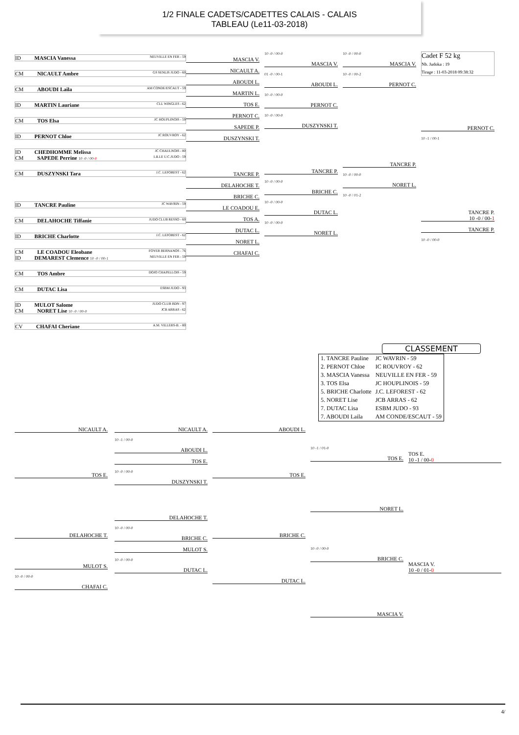1/2 FINALE CADETS/CADETTES CALAIS - CALAIS
TABLEAU (Le11-03-2018)
ID MASCIA Vanessa NEUVILLE EN FER - 59
CM NICAULT Ambre GS SENLIS JUDO - 60
CM ABOUDI Laila AM CONDE/ESCAUT - 59
ID MARTIN Lauriane CLL WINGLES - 62
CM TOS Elsa JC HOUPLINOIS - 59
ID PERNOT Chloe JC ROUVROY - 62
ID CHEDHOMME Melissa JC CHAULNOIS - 80
CM SAPEDE Perrine LILLE U.C.JUDO - 59 10 -0 / 00-0
CM DUSZYNSKI Tara J.C. LEFOREST - 62
ID TANCRE Pauline JC WAVRIN - 59
CM DELAHOCHE Tiffanie JUDO CLUB RESSO - 60
ID BRICHE Charlotte J.C. LEFOREST - 62
CM LE COADOU Eleobane FOYER BERNANOS - 76
ID DEMAREST Clemence NEUVILLE EN FER - 59 10 -0 / 00-1
CM TOS Ambre DOJO CHAPELLOIS - 59
CM DUTAC Lisa ESBM JUDO - 93
ID MULOT Salome JUDO CLUB BDN - 97
CM NORET Lise JCB ARRAS - 62 10 -0 / 00-0
CV CHAFAI Cheriane A.M. VILLERS-B. - 80
MASCIA V.
NICAULT A.
ABOUDI L.
MARTIN L.
TOS E.
PERNOT C.
SAPEDE P.
DUSZYNSKI T.
TANCRE P.
DELAHOCHE T.
BRICHE C.
LE COADOU E.
TOS A.
DUTAC L.
NORET L.
CHAFAI C.
10 -0 / 00-0
MASCIA V.
01 -0 / 00-1
ABOUDI L.
10 -0 / 00-0
PERNOT C.
10 -0 / 00-0
DUSZYNSKI T.
TANCRE P.
10 -0 / 00-0
BRICHE C.
10 -0 / 00-0
DUTAC L.
10 -0 / 00-0
NORET L.
10 -0 / 00-0
MASCIA V.
10 -0 / 00-2
PERNOT C.
TANCRE P.
10 -0 / 00-0
NORET L.
10 -0 / 01-2
Cadet F 52 kg
Nb. Judoka : 19
Tirage : 11-03-2018 09:38:32
PERNOT C.
10 -1 / 00-1
TANCRE P.
10 -0 / 00-1
TANCRE P.
10 -0 / 00-0
CLASSEMENT
| 1. TANCRE Pauline | JC WAVRIN - 59 |
| 2. PERNOT Chloe | IC ROUVROY - 62 |
| 3. MASCIA Vanessa | NEUVILLE EN FER - 59 |
| 3. TOS Elsa | JC HOUPLINOIS - 59 |
| 5. BRICHE Charlotte | J.C. LEFOREST - 62 |
| 5. NORET Lise | JCB ARRAS - 62 |
| 7. DUTAC Lisa | ESBM JUDO - 93 |
| 7. ABOUDI Laila | AM CONDE/ESCAUT - 59 |
NICAULT A.
TOS E.
DELAHOCHE T.
MULOT S.
10 -0 / 00-0
CHAFAI C.
NICAULT A.
10 -1 / 00-0
ABOUDI L.
TOS E.
10 -0 / 00-0
DUSZYNSKI T.
DELAHOCHE T.
10 -0 / 00-0
BRICHE C.
MULOT S.
10 -0 / 00-0
DUTAC L.
ABOUDI L.
TOS E.
BRICHE C.
DUTAC L.
10 -1 / 01-0
TOS E.
NORET L.
10 -0 / 00-0
BRICHE C.
MASCIA V.
TOS E.
10 -1 / 00-0
MASCIA V.
10 -0 / 01-0
4/